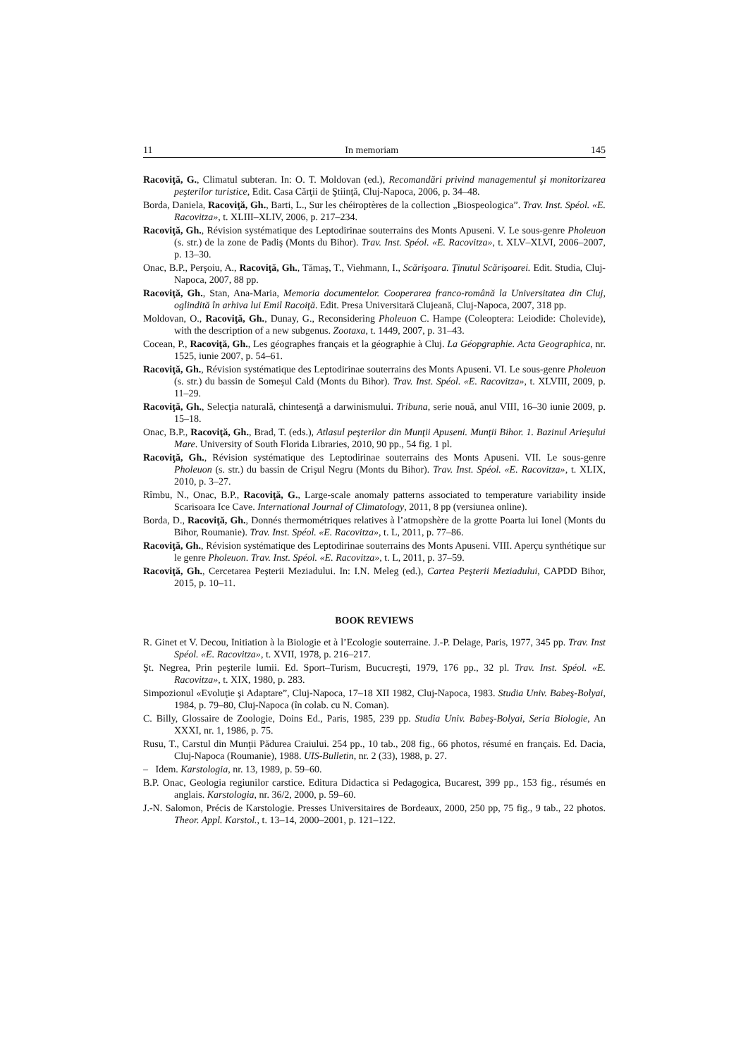11 In memoriam 145
Racoviţă, G., Climatul subteran. In: O. T. Moldovan (ed.), Recomandări privind managementul şi monitorizarea peşterilor turistice, Edit. Casa Cărţii de Ştiinţă, Cluj-Napoca, 2006, p. 34–48.
Borda, Daniela, Racoviţă, Gh., Barti, L., Sur les chéiroptères de la collection „Biospeologica”. Trav. Inst. Spéol. «E. Racovitza», t. XLIII–XLIV, 2006, p. 217–234.
Racoviţă, Gh., Révision systématique des Leptodirinae souterrains des Monts Apuseni. V. Le sous-genre Pholeuon (s. str.) de la zone de Padiş (Monts du Bihor). Trav. Inst. Spéol. «E. Racovitza», t. XLV–XLVI, 2006–2007, p. 13–30.
Onac, B.P., Perşoiu, A., Racoviţă, Gh., Tămaş, T., Viehmann, I., Scărişoara. Ţinutul Scărişoarei. Edit. Studia, Cluj-Napoca, 2007, 88 pp.
Racoviţă, Gh., Stan, Ana-Maria, Memoria documentelor. Cooperarea franco-română la Universitatea din Cluj, oglindită în arhiva lui Emil Racoiţă. Edit. Presa Universitară Clujeană, Cluj-Napoca, 2007, 318 pp.
Moldovan, O., Racoviţă, Gh., Dunay, G., Reconsidering Pholeuon C. Hampe (Coleoptera: Leiodide: Cholevide), with the description of a new subgenus. Zootaxa, t. 1449, 2007, p. 31–43.
Cocean, P., Racoviţă, Gh., Les géographes français et la géographie à Cluj. La Géopgraphie. Acta Geographica, nr. 1525, iunie 2007, p. 54–61.
Racoviţă, Gh., Révision systématique des Leptodirinae souterrains des Monts Apuseni. VI. Le sous-genre Pholeuon (s. str.) du bassin de Someşul Cald (Monts du Bihor). Trav. Inst. Spéol. «E. Racovitza», t. XLVIII, 2009, p. 11–29.
Racoviţă, Gh., Selecţia naturală, chintesenţă a darwinismului. Tribuna, serie nouă, anul VIII, 16–30 iunie 2009, p. 15–18.
Onac, B.P., Racoviţă, Gh., Brad, T. (eds.), Atlasul peşterilor din Munţii Apuseni. Munţii Bihor. 1. Bazinul Arieşului Mare. University of South Florida Libraries, 2010, 90 pp., 54 fig. 1 pl.
Racoviţă, Gh., Révision systématique des Leptodirinae souterrains des Monts Apuseni. VII. Le sous-genre Pholeuon (s. str.) du bassin de Crişul Negru (Monts du Bihor). Trav. Inst. Spéol. «E. Racovitza», t. XLIX, 2010, p. 3–27.
Rîmbu, N., Onac, B.P., Racoviţă, G., Large-scale anomaly patterns associated to temperature variability inside Scarisoara Ice Cave. International Journal of Climatology, 2011, 8 pp (versiunea online).
Borda, D., Racoviţă, Gh., Donnés thermométriques relatives à l’atmopshère de la grotte Poarta lui Ionel (Monts du Bihor, Roumanie). Trav. Inst. Spéol. «E. Racovitza», t. L, 2011, p. 77–86.
Racoviţă, Gh., Révision systématique des Leptodirinae souterrains des Monts Apuseni. VIII. Aperçu synthétique sur le genre Pholeuon. Trav. Inst. Spéol. «E. Racovitza», t. L, 2011, p. 37–59.
Racoviţă, Gh., Cercetarea Peşterii Meziadului. In: I.N. Meleg (ed.), Cartea Peşterii Meziadului, CAPDD Bihor, 2015, p. 10–11.
BOOK REVIEWS
R. Ginet et V. Decou, Initiation à la Biologie et à l’Ecologie souterraine. J.-P. Delage, Paris, 1977, 345 pp. Trav. Inst Spéol. «E. Racovitza», t. XVII, 1978, p. 216–217.
Şt. Negrea, Prin peşterile lumii. Ed. Sport–Turism, Bucucreşti, 1979, 176 pp., 32 pl. Trav. Inst. Spéol. «E. Racovitza», t. XIX, 1980, p. 283.
Simpozionul «Evoluţie şi Adaptare”, Cluj-Napoca, 17–18 XII 1982, Cluj-Napoca, 1983. Studia Univ. Babeş-Bolyai, 1984, p. 79–80, Cluj-Napoca (în colab. cu N. Coman).
C. Billy, Glossaire de Zoologie, Doins Ed., Paris, 1985, 239 pp. Studia Univ. Babeş-Bolyai, Seria Biologie, An XXXI, nr. 1, 1986, p. 75.
Rusu, T., Carstul din Munţii Pădurea Craiului. 254 pp., 10 tab., 208 fig., 66 photos, résumé en français. Ed. Dacia, Cluj-Napoca (Roumanie), 1988. UIS-Bulletin, nr. 2 (33), 1988, p. 27.
– Idem. Karstologia, nr. 13, 1989, p. 59–60.
B.P. Onac, Geologia regiunilor carstice. Editura Didactica si Pedagogica, Bucarest, 399 pp., 153 fig., résumés en anglais. Karstologia, nr. 36/2, 2000, p. 59–60.
J.-N. Salomon, Précis de Karstologie. Presses Universitaires de Bordeaux, 2000, 250 pp, 75 fig., 9 tab., 22 photos. Theor. Appl. Karstol., t. 13–14, 2000–2001, p. 121–122.